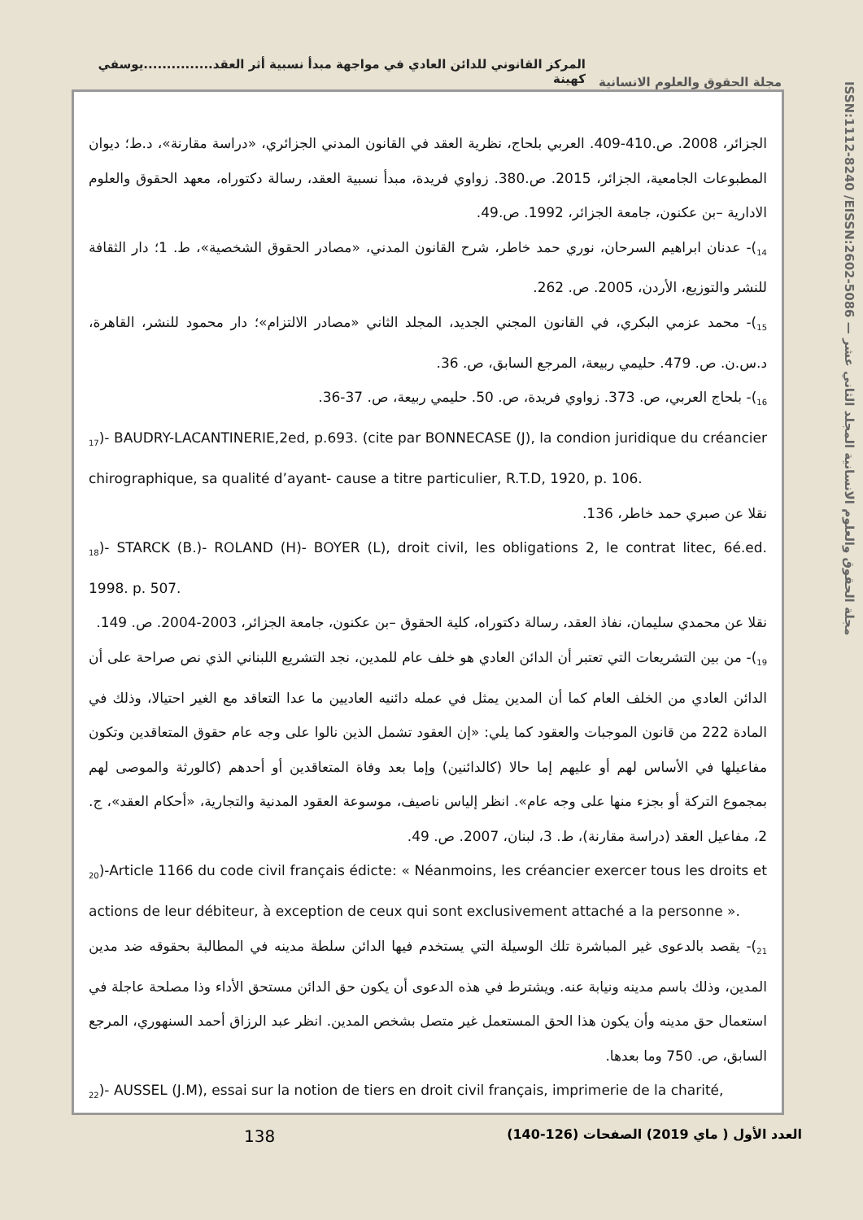المركز القانوني للدائن العادي في مواجهة مبدأ نسبية أثر العقد...............يوسفي كهينة
مجلة الحقوق والعلوم الانسانية
ISSN:1112-8240 /EISSN:2602-5086 — مجلة الحقوق والعلوم الانسانية المجلد الثاني عشر
الجزائر، 2008. ص.410-409. العربي بلحاج، نظرية العقد في القانون المدني الجزائري، «دراسة مقارنة»، د.ط؛ ديوان المطبوعات الجامعية، الجزائر، 2015. ص.380. زواوي فريدة، مبدأ نسبية العقد، رسالة دكتوراه، معهد الحقوق والعلوم الادارية –بن عكنون، جامعة الجزائر، 1992. ص.49.
<sub>14</sub>)- عدنان ابراهيم السرحان، نوري حمد خاطر، شرح القانون المدني، «مصادر الحقوق الشخصية»، ط. 1؛ دار الثقافة للنشر والتوزيع، الأردن، 2005. ص. 262.
<sub>15</sub>)- محمد عزمي البكري، في القانون المجني الجديد، المجلد الثاني «مصادر الالتزام»؛ دار محمود للنشر، القاهرة، د.س.ن. ص. 479. حليمي ربيعة، المرجع السابق، ص. 36.
<sub>16</sub>)- بلحاج العربي، ص. 373. زواوي فريدة، ص. 50. حليمي ربيعة، ص. 37-36.
<sub>17</sub>)- BAUDRY-LACANTINERIE,2ed, p.693. (cite par BONNECASE (J), la condion juridique du créancier chirographique, sa qualité d’ayant- cause a titre particulier, R.T.D, 1920, p. 106.
نقلا عن صبري حمد خاطر، 136.
<sub>18</sub>)- STARCK (B.)- ROLAND (H)- BOYER (L), droit civil, les obligations 2, le contrat litec, 6é.ed. 1998. p. 507.
نقلا عن محمدي سليمان، نفاذ العقد، رسالة دكتوراه، كلية الحقوق –بن عكنون، جامعة الجزائر، 2003-2004. ص. 149.
<sub>19</sub>)- من بين التشريعات التي تعتبر أن الدائن العادي هو خلف عام للمدين، نجد التشريع اللبناني الذي نص صراحة على أن الدائن العادي من الخلف العام كما أن المدين يمثل في عمله دائنيه العاديين ما عدا التعاقد مع الغير احتيالا، وذلك في المادة 222 من قانون الموجبات والعقود كما يلي: «إن العقود تشمل الذين نالوا على وجه عام حقوق المتعاقدين وتكون مفاعيلها في الأساس لهم أو عليهم إما حالا (كالدائنين) وإما بعد وفاة المتعاقدين أو أحدهم (كالورثة والموصى لهم بمجموع التركة أو بجزء منها على وجه عام». انظر إلياس ناصيف، موسوعة العقود المدنية والتجارية، «أحكام العقد»، ج. 2، مفاعيل العقد (دراسة مقارنة)، ط. 3، لبنان، 2007. ص. 49.
<sub>20</sub>)-Article 1166 du code civil français édicte: « Néanmoins, les créancier exercer tous les droits et actions de leur débiteur, à exception de ceux qui sont exclusivement attaché a la personne ».
<sub>21</sub>)- يقصد بالدعوى غير المباشرة تلك الوسيلة التي يستخدم فيها الدائن سلطة مدينه في المطالبة بحقوقه ضد مدين المدين، وذلك باسم مدينه ونيابة عنه. ويشترط في هذه الدعوى أن يكون حق الدائن مستحق الأداء وذا مصلحة عاجلة في استعمال حق مدينه وأن يكون هذا الحق المستعمل غير متصل بشخص المدين. انظر عبد الرزاق أحمد السنهوري، المرجع السابق، ص. 750 وما بعدها.
<sub>22</sub>)- AUSSEL (J.M), essai sur la notion de tiers en droit civil français, imprimerie de la charité,
138
العدد الأول ( ماي 2019) الصفحات (126-140)